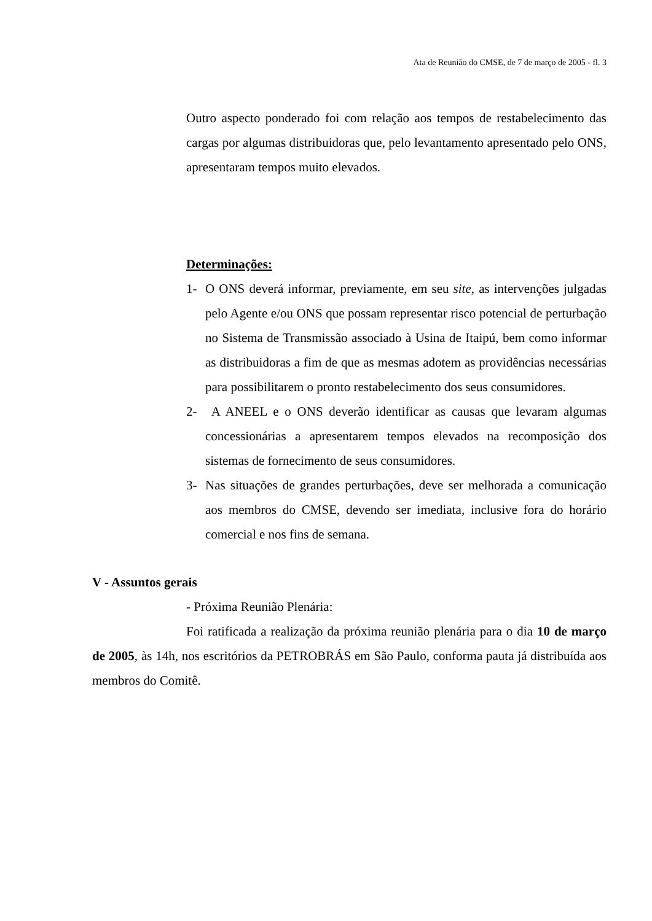Ata de Reunião do CMSE, de 7 de março de 2005 - fl. 3
Outro aspecto ponderado foi com relação aos tempos de restabelecimento das cargas por algumas distribuidoras que, pelo levantamento apresentado pelo ONS, apresentaram tempos muito elevados.
Determinações:
1- O ONS deverá informar, previamente, em seu site, as intervenções julgadas pelo Agente e/ou ONS que possam representar risco potencial de perturbação no Sistema de Transmissão associado à Usina de Itaipú, bem como informar as distribuidoras a fim de que as mesmas adotem as providências necessárias para possibilitarem o pronto restabelecimento dos seus consumidores.
2- A ANEEL e o ONS deverão identificar as causas que levaram algumas concessionárias a apresentarem tempos elevados na recomposição dos sistemas de fornecimento de seus consumidores.
3- Nas situações de grandes perturbações, deve ser melhorada a comunicação aos membros do CMSE, devendo ser imediata, inclusive fora do horário comercial e nos fins de semana.
V - Assuntos gerais
- Próxima Reunião Plenária:
Foi ratificada a realização da próxima reunião plenária para o dia 10 de março de 2005, às 14h, nos escritórios da PETROBRÁS em São Paulo, conforma pauta já distribuída aos membros do Comitê.